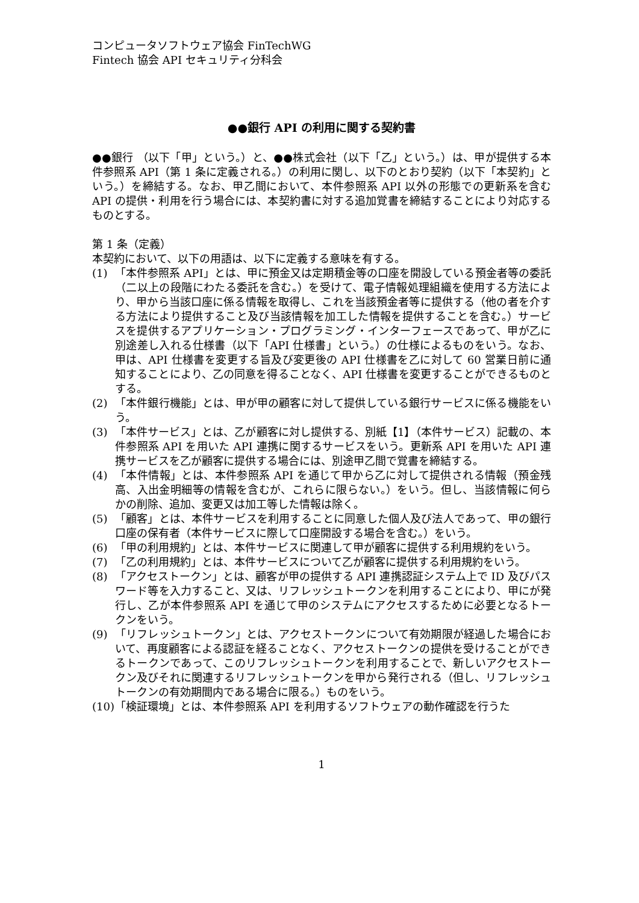コンピュータソフトウェア協会 FinTechWG
Fintech 協会 API セキュリティ分科会
●●銀行 API の利用に関する契約書
●●銀行 （以下「甲」という。）と、●●株式会社（以下「乙」という。）は、甲が提供する本件参照系 API（第 1 条に定義される。）の利用に関し、以下のとおり契約（以下「本契約」という。）を締結する。なお、甲乙間において、本件参照系 API 以外の形態での更新系を含む API の提供・利用を行う場合には、本契約書に対する追加覚書を締結することにより対応するものとする。
第 1 条（定義）
本契約において、以下の用語は、以下に定義する意味を有する。
(1) 「本件参照系 API」とは、甲に預金又は定期積金等の口座を開設している預金者等の委託（二以上の段階にわたる委託を含む。）を受けて、電子情報処理組織を使用する方法により、甲から当該口座に係る情報を取得し、これを当該預金者等に提供する（他の者を介する方法により提供すること及び当該情報を加工した情報を提供することを含む。）サービスを提供するアプリケーション・プログラミング・インターフェースであって、甲が乙に別途差し入れる仕様書（以下「API 仕様書」という。）の仕様によるものをいう。なお、甲は、API 仕様書を変更する旨及び変更後の API 仕様書を乙に対して 60 営業日前に通知することにより、乙の同意を得ることなく、API 仕様書を変更することができるものとする。
(2) 「本件銀行機能」とは、甲が甲の顧客に対して提供している銀行サービスに係る機能をいう。
(3) 「本件サービス」とは、乙が顧客に対し提供する、別紙【1】（本件サービス）記載の、本件参照系 API を用いた API 連携に関するサービスをいう。更新系 API を用いた API 連携サービスを乙が顧客に提供する場合には、別途甲乙間で覚書を締結する。
(4) 「本件情報」とは、本件参照系 API を通じて甲から乙に対して提供される情報（預金残高、入出金明細等の情報を含むが、これらに限らない。）をいう。但し、当該情報に何らかの削除、追加、変更又は加工等した情報は除く。
(5) 「顧客」とは、本件サービスを利用することに同意した個人及び法人であって、甲の銀行口座の保有者（本件サービスに際して口座開設する場合を含む。）をいう。
(6) 「甲の利用規約」とは、本件サービスに関連して甲が顧客に提供する利用規約をいう。
(7) 「乙の利用規約」とは、本件サービスについて乙が顧客に提供する利用規約をいう。
(8) 「アクセストークン」とは、顧客が甲の提供する API 連携認証システム上で ID 及びパスワード等を入力すること、又は、リフレッシュトークンを利用することにより、甲にが発行し、乙が本件参照系 API を通じて甲のシステムにアクセスするために必要となるトークンをいう。
(9) 「リフレッシュトークン」とは、アクセストークンについて有効期限が経過した場合において、再度顧客による認証を経ることなく、アクセストークンの提供を受けることができるトークンであって、このリフレッシュトークンを利用することで、新しいアクセストークン及びそれに関連するリフレッシュトークンを甲から発行される（但し、リフレッシュトークンの有効期間内である場合に限る。）ものをいう。
(10) 「検証環境」とは、本件参照系 API を利用するソフトウェアの動作確認を行うた
1